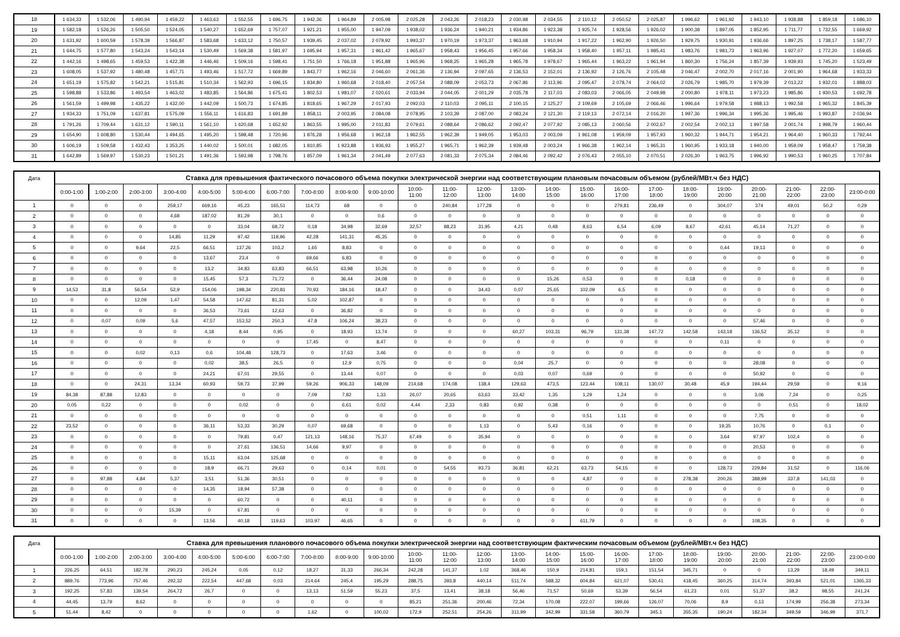| 18 | 1 634,33 | 1 532,06 | 1 490,94 | 1 459,22 | 1 463,63 | 1 552,55 | 1 696,75 | 1 942,36 | 1 964,89 | 2 005,98 | 2 025,28 | 2 043,26 | 2 018,23 | 2 030,98 | 2 034,55 | 2 110,12 | 2 050,52 | 2 025,87 | 1 996,62 | 1 961,92 | 1 943,10 | 1 938,88 | 1 859,18 | 1 686,10 |
| 19 | 1 582,18 | 1 526,26 | 1 505,50 | 1 524,05 | 1 540,27 | 1 652,69 | 1 757,07 | 1 921,21 | 1 955,00 | 1 947,09 | 1 938,02 | 1 936,24 | 1 940,21 | 1 934,86 | 1 923,38 | 1 925,74 | 1 928,56 | 1 926,02 | 1 900,38 | 1 897,05 | 1 852,95 | 1 711,77 | 1 732,55 | 1 669,92 |
| 20 | 1 631,92 | 1 600,59 | 1 578,39 | 1 566,87 | 1 583,68 | 1 633,12 | 1 750,57 | 1 939,45 | 2 037,02 | 2 079,92 | 1 993,37 | 1 970,19 | 1 973,37 | 1 963,68 | 1 910,94 | 1 917,22 | 1 962,90 | 1 926,50 | 1 929,75 | 1 930,91 | 1 936,66 | 1 897,25 | 1 738,17 | 1 587,77 |
| 21 | 1 644,75 | 1 577,80 | 1 543,24 | 1 543,14 | 1 530,49 | 1 569,38 | 1 581,97 | 1 695,94 | 1 957,31 | 1 961,42 | 1 965,67 | 1 958,43 | 1 956,45 | 1 957,66 | 1 958,34 | 1 958,40 | 1 957,11 | 1 985,41 | 1 983,76 | 1 981,73 | 1 963,96 | 1 927,07 | 1 772,20 | 1 659,65 |
| 22 | 1 442,16 | 1 498,65 | 1 459,53 | 1 422,38 | 1 446,46 | 1 509,16 | 1 598,41 | 1 751,50 | 1 766,18 | 1 951,88 | 1 965,96 | 1 968,25 | 1 965,28 | 1 965,78 | 1 978,67 | 1 965,44 | 1 963,22 | 1 961,94 | 1 860,30 | 1 756,24 | 1 857,39 | 1 939,93 | 1 745,20 | 1 523,49 |
| 23 | 1 608,05 | 1 537,92 | 1 480,48 | 1 457,71 | 1 493,46 | 1 517,72 | 1 669,89 | 1 843,77 | 1 962,16 | 2 046,60 | 2 061,36 | 2 136,94 | 2 097,65 | 2 136,53 | 2 152,01 | 2 136,92 | 2 126,76 | 2 105,48 | 2 046,47 | 2 002,70 | 2 017,16 | 2 001,90 | 1 964,68 | 1 933,33 |
| 24 | 1 651,19 | 1 575,82 | 1 542,21 | 1 515,81 | 1 510,34 | 1 562,93 | 1 696,15 | 1 834,80 | 1 960,68 | 2 018,40 | 2 057,54 | 2 088,09 | 2 053,73 | 2 067,86 | 2 113,96 | 2 095,47 | 2 078,74 | 2 064,02 | 2 026,79 | 1 985,70 | 1 979,39 | 2 013,22 | 1 932,01 | 1 888,03 |
| 25 | 1 598,88 | 1 533,86 | 1 493,54 | 1 463,02 | 1 483,85 | 1 564,86 | 1 675,41 | 1 802,53 | 1 981,07 | 2 020,61 | 2 033,94 | 2 044,05 | 2 001,29 | 2 035,78 | 2 117,03 | 2 083,03 | 2 066,05 | 2 049,98 | 2 000,80 | 1 978,11 | 1 973,23 | 1 985,86 | 1 930,53 | 1 692,78 |
| 26 | 1 561,59 | 1 499,98 | 1 435,22 | 1 432,00 | 1 442,09 | 1 500,73 | 1 674,85 | 1 818,65 | 1 967,29 | 2 017,93 | 2 092,03 | 2 110,03 | 2 095,11 | 2 100,15 | 2 125,27 | 2 109,69 | 2 105,69 | 2 066,46 | 1 996,64 | 1 979,58 | 1 988,13 | 1 992,58 | 1 965,32 | 1 845,39 |
| 27 | 1 934,33 | 1 751,09 | 1 637,81 | 1 575,09 | 1 556,11 | 1 616,83 | 1 691,89 | 1 858,11 | 2 003,95 | 2 084,08 | 2 078,95 | 2 103,39 | 2 087,00 | 2 083,24 | 2 121,30 | 2 119,13 | 2 072,14 | 2 016,20 | 1 997,36 | 1 996,34 | 1 995,36 | 1 995,46 | 1 993,87 | 2 036,94 |
| 28 | 1 791,26 | 1 709,44 | 1 631,12 | 1 590,11 | 1 561,10 | 1 620,68 | 1 652,92 | 1 863,55 | 1 995,00 | 2 011,83 | 2 079,61 | 2 088,64 | 2 086,62 | 2 092,47 | 2 077,92 | 2 085,13 | 2 060,56 | 2 002,67 | 2 002,54 | 2 002,13 | 1 997,58 | 2 001,74 | 1 998,79 | 1 960,44 |
| 29 | 1 654,90 | 1 608,80 | 1 530,44 | 1 494,65 | 1 495,20 | 1 598,48 | 1 720,96 | 1 876,28 | 1 956,68 | 1 962,18 | 1 962,55 | 1 962,39 | 1 949,05 | 1 953,03 | 2 003,09 | 1 961,08 | 1 959,09 | 1 957,93 | 1 960,32 | 1 944,71 | 1 954,21 | 1 964,40 | 1 960,33 | 1 792,44 |
| 30 | 1 606,19 | 1 509,58 | 1 432,43 | 1 353,25 | 1 440,02 | 1 500,01 | 1 682,05 | 1 810,85 | 1 923,88 | 1 936,93 | 1 955,27 | 1 965,71 | 1 962,39 | 1 939,48 | 2 003,24 | 1 966,38 | 1 962,14 | 1 965,31 | 1 960,95 | 1 933,18 | 1 940,00 | 1 959,09 | 1 958,47 | 1 759,38 |
| 31 | 1 642,89 | 1 569,97 | 1 530,23 | 1 501,21 | 1 491,36 | 1 593,98 | 1 798,76 | 1 857,09 | 1 961,34 | 2 041,49 | 2 077,63 | 2 081,33 | 2 075,34 | 2 084,46 | 2 092,42 | 2 076,43 | 2 055,10 | 2 070,51 | 2 026,30 | 1 963,75 | 1 996,92 | 1 990,53 | 1 960,25 | 1 707,84 |
| Дата | Ставка для превышения фактического почасового объема покупки электрической энергии над соответствующим плановым почасовым объемом (рублей/МВт.ч без НДС) | | | | | | | | | | | | | | | | | | | | | | | |
| --- | --- | --- | --- | --- | --- | --- | --- | --- | --- | --- | --- | --- | --- | --- | --- | --- | --- | --- | --- | --- | --- | --- | --- | --- |
| | 0:00-1:00 | 1:00-2:00 | 2:00-3:00 | 3:00-4:00 | 4:00-5:00 | 5:00-6:00 | 6:00-7:00 | 7:00-8:00 | 8:00-9:00 | 9:00-10:00 | 10:00- 11:00 | 11:00- 12:00 | 12:00- 13:00 | 13:00- 14:00 | 14:00- 15:00 | 15:00- 16:00 | 16:00- 17:00 | 17:00- 18:00 | 18:00- 19:00 | 19:00- 20:00 | 20:00- 21:00 | 21:00- 22:00 | 22:00- 23:00 | 23:00-0:00 |
| 1 | 0 | 0 | 0 | 259,17 | 669,16 | 45,23 | 165,51 | 114,73 | 68 | 0 | 0 | 240,84 | 177,28 | 0 | 0 | 0 | 279,81 | 236,49 | 0 | 304,07 | 374 | 49,01 | 50,2 | 0,29 |
| 2 | 0 | 0 | 0 | 4,68 | 187,02 | 81,29 | 30,1 | 0 | 0 | 0,6 | 0 | 0 | 0 | 0 | 0 | 0 | 0 | 0 | 0 | 0 | 0 | 0 | 0 | 0 |
| 3 | 0 | 0 | 0 | 0 | 0 | 33,04 | 68,72 | 0,18 | 34,98 | 32,69 | 32,57 | 88,23 | 31,95 | 4,21 | 0,48 | 8,63 | 6,54 | 6,09 | 8,67 | 42,61 | 45,14 | 71,27 | 0 | 0 |
| 4 | 0 | 0 | 0 | 14,85 | 11,29 | 97,42 | 118,96 | 42,28 | 141,31 | 45,35 | 0 | 0 | 0 | 0 | 0 | 0 | 0 | 0 | 0 | 0 | 0 | 0 | 0 | 0 |
| 5 | 0 | 0 | 9,64 | 22,5 | 66,51 | 137,26 | 103,2 | 1,65 | 8,83 | 0 | 0 | 0 | 0 | 0 | 0 | 0 | 0 | 0 | 0 | 0,44 | 19,13 | 0 | 0 | 0 |
| 6 | 0 | 0 | 0 | 0 | 13,67 | 23,4 | 0 | 69,66 | 6,83 | 0 | 0 | 0 | 0 | 0 | 0 | 0 | 0 | 0 | 0 | 0 | 0 | 0 | 0 | 0 |
| 7 | 0 | 0 | 0 | 0 | 13,2 | 34,83 | 63,83 | 66,51 | 63,98 | 10,26 | 0 | 0 | 0 | 0 | 0 | 0 | 0 | 0 | 0 | 0 | 0 | 0 | 0 | 0 |
| 8 | 0 | 0 | 0 | 0 | 15,45 | 57,3 | 71,72 | 0 | 36,44 | 24,08 | 0 | 0 | 0 | 0 | 15,26 | 0,53 | 0 | 0 | 0,18 | 0 | 0 | 0 | 0 | 0 |
| 9 | 14,53 | 31,8 | 56,54 | 52,9 | 154,06 | 198,34 | 220,81 | 70,93 | 184,16 | 18,47 | 0 | 0 | 34,43 | 0,07 | 25,65 | 102,09 | 6,5 | 0 | 0 | 0 | 0 | 0 | 0 | 0 |
| 10 | 0 | 0 | 12,09 | 1,47 | 54,58 | 147,62 | 81,31 | 5,02 | 102,87 | 0 | 0 | 0 | 0 | 0 | 0 | 0 | 0 | 0 | 0 | 0 | 0 | 0 | 0 | 0 |
| 11 | 0 | 0 | 0 | 0 | 36,53 | 73,61 | 12,63 | 0 | 36,82 | 0 | 0 | 0 | 0 | 0 | 0 | 0 | 0 | 0 | 0 | 0 | 0 | 0 | 0 | 0 |
| 12 | 0 | 0,07 | 0,09 | 5,6 | 47,57 | 153,52 | 250,3 | 47,8 | 106,24 | 38,23 | 0 | 0 | 0 | 0 | 0 | 0 | 0 | 0 | 0 | 0 | 57,46 | 0 | 0 | 0 |
| 13 | 0 | 0 | 0 | 0 | 4,18 | 8,44 | 0,95 | 0 | 18,93 | 13,74 | 0 | 0 | 0 | 60,27 | 103,31 | 96,79 | 131,38 | 147,72 | 142,58 | 143,18 | 136,52 | 35,12 | 0 | 0 |
| 14 | 0 | 0 | 0 | 0 | 0 | 0 | 0 | 17,45 | 0 | 8,47 | 0 | 0 | 0 | 0 | 0 | 0 | 0 | 0 | 0 | 0,11 | 0 | 0 | 0 | 0 |
| 15 | 0 | 0 | 0,02 | 0,13 | 0,6 | 104,48 | 128,73 | 0 | 17,63 | 3,46 | 0 | 0 | 0 | 0 | 0 | 0 | 0 | 0 | 0 | 0 | 0 | 0 | 0 | 0 |
| 16 | 0 | 0 | 0 | 0 | 0,02 | 38,5 | 26,5 | 0 | 12,9 | 0,75 | 0 | 0 | 0 | 0,04 | 25,7 | 0 | 0 | 0 | 0 | 0 | 28,08 | 0 | 0 | 0 |
| 17 | 0 | 0 | 0 | 0 | 24,21 | 67,01 | 29,55 | 0 | 13,44 | 0,07 | 0 | 0 | 0 | 0,03 | 0,07 | 0,69 | 0 | 0 | 0 | 0 | 50,92 | 0 | 0 | 0 |
| 18 | 0 | 0 | 24,31 | 13,34 | 60,93 | 59,73 | 37,99 | 59,26 | 906,33 | 148,09 | 214,68 | 174,08 | 138,4 | 129,63 | 473,5 | 123,44 | 108,11 | 130,07 | 30,48 | 45,9 | 194,44 | 29,59 | 0 | 9,16 |
| 19 | 84,38 | 87,88 | 12,83 | 0 | 0 | 0 | 0 | 7,09 | 7,82 | 1,33 | 26,07 | 20,65 | 63,63 | 33,42 | 1,35 | 1,29 | 1,24 | 0 | 0 | 0 | 3,06 | 7,24 | 0 | 0,25 |
| 20 | 0,05 | 0,22 | 0 | 0 | 0 | 0,02 | 0 | 0 | 6,61 | 0,02 | 4,44 | 2,33 | 0,83 | 0,92 | 0,38 | 0 | 0 | 0 | 0 | 0 | 0 | 0,51 | 0 | 18,02 |
| 21 | 0 | 0 | 0 | 0 | 0 | 0 | 0 | 0 | 0 | 0 | 0 | 0 | 0 | 0 | 0 | 0,51 | 1,11 | 0 | 0 | 0 | 7,75 | 0 | 0 | 0 |
| 22 | 23,52 | 0 | 0 | 0 | 36,11 | 53,33 | 30,29 | 0,07 | 69,68 | 0 | 0 | 0 | 1,13 | 0 | 5,43 | 0,16 | 0 | 0 | 0 | 19,35 | 10,76 | 0 | 0,1 | 0 |
| 23 | 0 | 0 | 0 | 0 | 0 | 79,81 | 0,47 | 121,13 | 148,16 | 75,37 | 67,49 | 0 | 35,94 | 0 | 0 | 0 | 0 | 0 | 0 | 3,64 | 97,97 | 102,4 | 0 | 0 |
| 24 | 0 | 0 | 0 | 0 | 0 | 27,61 | 136,51 | 14,66 | 9,97 | 0 | 0 | 0 | 0 | 0 | 0 | 0 | 0 | 0 | 0 | 0 | 20,53 | 0 | 0 | 0 |
| 25 | 0 | 0 | 0 | 0 | 15,11 | 63,04 | 125,68 | 0 | 0 | 0 | 0 | 0 | 0 | 0 | 0 | 0 | 0 | 0 | 0 | 0 | 0 | 0 | 0 | 0 |
| 26 | 0 | 0 | 0 | 0 | 18,9 | 66,71 | 29,63 | 0 | 0,14 | 0,01 | 0 | 54,55 | 93,73 | 36,81 | 62,21 | 63,73 | 54,15 | 0 | 0 | 128,73 | 229,84 | 31,52 | 0 | 116,06 |
| 27 | 0 | 97,88 | 4,84 | 5,37 | 3,51 | 51,36 | 30,51 | 0 | 0 | 0 | 0 | 0 | 0 | 0 | 0 | 4,87 | 0 | 0 | 278,38 | 200,26 | 388,99 | 337,8 | 141,03 | 0 |
| 28 | 0 | 0 | 0 | 0 | 14,35 | 18,94 | 57,38 | 0 | 0 | 0 | 0 | 0 | 0 | 0 | 0 | 0 | 0 | 0 | 0 | 0 | 0 | 0 | 0 | 0 |
| 29 | 0 | 0 | 0 | 0 | 0 | 60,72 | 0 | 0 | 40,11 | 0 | 0 | 0 | 0 | 0 | 0 | 0 | 0 | 0 | 0 | 0 | 0 | 0 | 0 | 0 |
| 30 | 0 | 0 | 0 | 15,39 | 0 | 67,81 | 0 | 0 | 0 | 0 | 0 | 0 | 0 | 0 | 0 | 0 | 0 | 0 | 0 | 0 | 0 | 0 | 0 | 0 |
| 31 | 0 | 0 | 0 | 0 | 13,56 | 40,18 | 119,63 | 103,97 | 46,65 | 0 | 0 | 0 | 0 | 0 | 0 | 611,79 | 0 | 0 | 0 | 0 | 108,35 | 0 | 0 | 0 |
| Дата | Ставка для превышения планового почасового объема покупки электрической энергии над соответствующим фактическим почасовым объемом (рублей/МВт.ч без НДС) | | | | | | | | | | | | | | | | | | | | | | | |
| --- | --- | --- | --- | --- | --- | --- | --- | --- | --- | --- | --- | --- | --- | --- | --- | --- | --- | --- | --- | --- | --- | --- | --- | --- |
| | 0:00-1:00 | 1:00-2:00 | 2:00-3:00 | 3:00-4:00 | 4:00-5:00 | 5:00-6:00 | 6:00-7:00 | 7:00-8:00 | 8:00-9:00 | 9:00-10:00 | 10:00- 11:00 | 11:00- 12:00 | 12:00- 13:00 | 13:00- 14:00 | 14:00- 15:00 | 15:00- 16:00 | 16:00- 17:00 | 17:00- 18:00 | 18:00- 19:00 | 19:00- 20:00 | 20:00- 21:00 | 21:00- 22:00 | 22:00- 23:00 | 23:00-0:00 |
| 1 | 226,25 | 64,51 | 182,78 | 290,23 | 245,24 | 0,05 | 0,12 | 18,27 | 31,33 | 266,34 | 242,28 | 141,37 | 1,02 | 368,46 | 150,9 | 214,81 | 159,1 | 151,54 | 345,71 | 0 | 0 | 13,29 | 18,49 | 349,11 |
| 2 | 889,76 | 773,96 | 757,46 | 292,32 | 222,54 | 447,68 | 0,03 | 214,64 | 245,4 | 195,29 | 288,75 | 393,8 | 440,14 | 511,74 | 588,32 | 604,84 | 621,07 | 530,41 | 418,45 | 360,25 | 314,74 | 393,84 | 521,01 | 1365,33 |
| 3 | 192,25 | 57,83 | 139,54 | 264,72 | 26,7 | 0 | 0 | 13,13 | 51,59 | 55,23 | 37,5 | 13,41 | 38,18 | 56,46 | 71,57 | 50,69 | 53,39 | 56,54 | 61,23 | 0,01 | 51,37 | 38,2 | 98,55 | 241,24 |
| 4 | 44,45 | 13,79 | 8,62 | 0 | 0 | 0 | 0 | 0 | 0 | 0 | 85,21 | 251,36 | 200,46 | 72,34 | 170,08 | 222,07 | 199,66 | 126,07 | 70,06 | 8,9 | 0,13 | 174,99 | 256,38 | 273,34 |
| 5 | 51,44 | 8,42 | 0 | 0 | 0 | 0 | 0 | 1,62 | 0 | 100,02 | 172,9 | 252,51 | 254,26 | 311,99 | 342,99 | 331,58 | 360,79 | 345,1 | 355,35 | 190,24 | 182,34 | 349,59 | 346,99 | 371,7 |